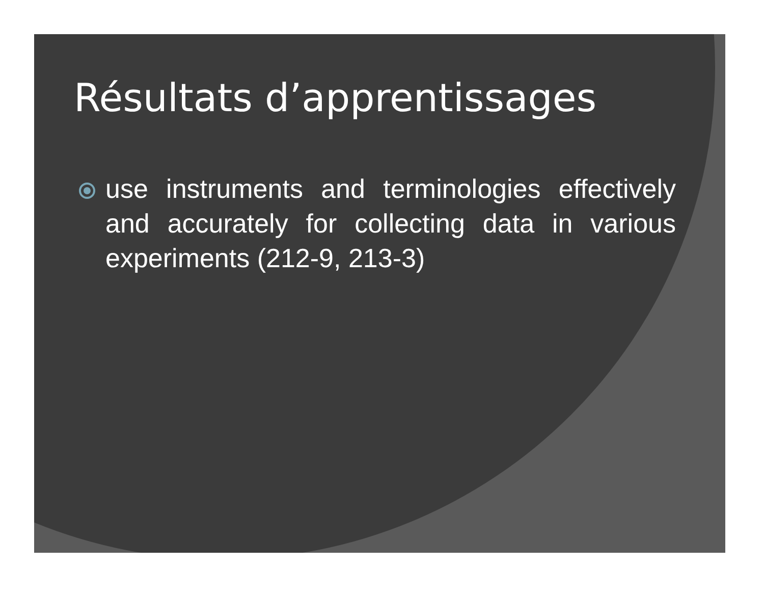Résultats d’apprentissages
use instruments and terminologies effectively and accurately for collecting data in various experiments (212-9, 213-3)